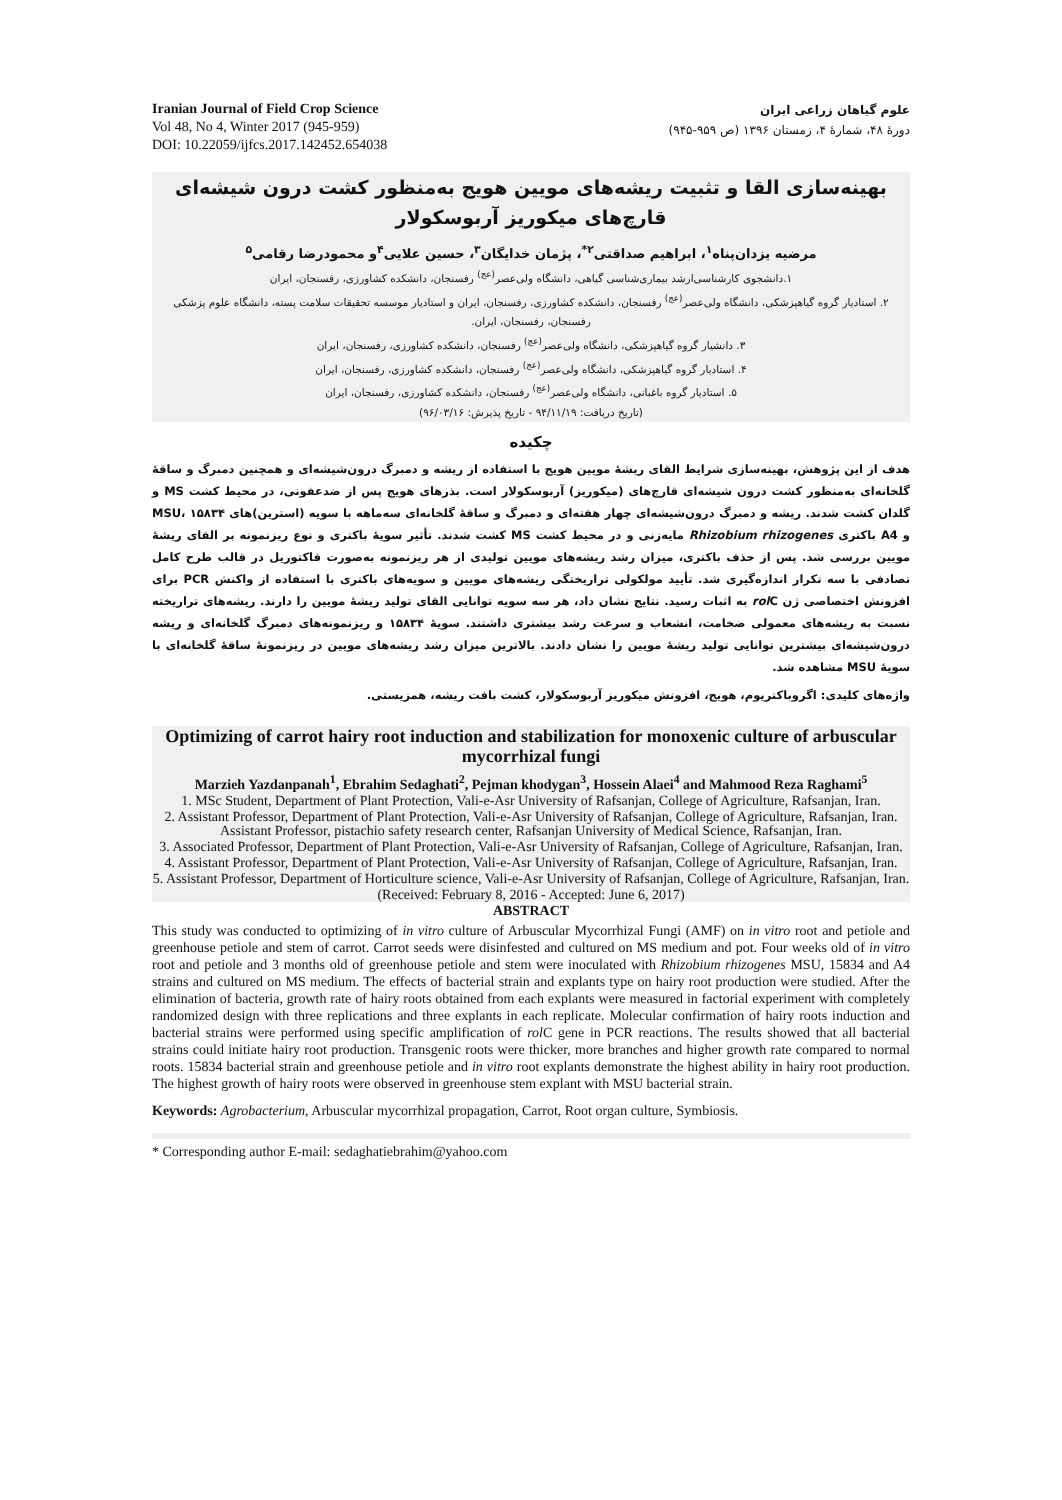Iranian Journal of Field Crop Science
Vol 48, No 4, Winter 2017 (945-959)
DOI: 10.22059/ijfcs.2017.142452.654038
علوم گیاهان زراعی ایران
دورهٔ ۴۸، شمارهٔ ۴، زمستان ۱۳۹۶ (ص ۹۵۹-۹۴۵)
بهینه‌سازی القا و تثبیت ریشه‌های مویین هویج به‌منظور کشت درون شیشه‌ای قارچ‌های میکوریز آربوسکولار
مرضیه یزدان‌پناه<sup>۱</sup>، ابراهیم صداقتی<sup>۲*</sup>، پژمان خدایگان<sup>۳</sup>، حسین علایی<sup>۴</sup>و محمودرضا رقامی<sup>۵</sup>
۱.دانشجوی کارشناسی‌ارشد بیماری‌شناسی گیاهی، دانشگاه ولی‌عصر<sup>(عج)</sup> رفسنجان، دانشکده کشاورزی، رفسنجان، ایران
۲. استادیار گروه گیاهپزشکی، دانشگاه ولی‌عصر<sup>(عج)</sup> رفسنجان، دانشکده کشاورزی، رفسنجان، ایران و استادیار موسسه تحقیقات سلامت پسته، دانشگاه علوم پزشکی رفسنجان، رفسنجان، ایران.
۳. دانشیار گروه گیاهپزشکی، دانشگاه ولی‌عصر<sup>(عج)</sup> رفسنجان، دانشکده کشاورزی، رفسنجان، ایران
۴. استادیار گروه گیاهپزشکی، دانشگاه ولی‌عصر<sup>(عج)</sup> رفسنجان، دانشکده کشاورزی، رفسنجان، ایران
۵. استادیار گروه باغبانی، دانشگاه ولی‌عصر<sup>(عج)</sup> رفسنجان، دانشکده کشاورزی، رفسنجان، ایران
(تاریخ دریافت: ۹۴/۱۱/۱۹ - تاریخ پذیرش: ۹۶/۰۳/۱۶)
چکیده
هدف از این پژوهش، بهینه‌سازی شرایط القای ریشهٔ مویین هویج با استفاده از ریشه و دمبرگ درون‌شیشه‌ای و همچنین دمبرگ و ساقهٔ گلخانه‌ای به‌منظور کشت درون شیشه‌ای قارچ‌های (میکوریز) آربوسکولار است. بذرهای هویج پس از ضدعفونی، در محیط کشت MS و گلدان کشت شدند. ریشه و دمبرگ درون‌شیشه‌ای چهار هفته‌ای و دمبرگ و ساقهٔ گلخانه‌ای سه‌ماهه با سویه (استرین)های MSU، ۱۵۸۳۴ و A4 باکتری Rhizobium rhizogenes مایه‌زنی و در محیط کشت MS کشت شدند. تأثیر سویهٔ باکتری و نوع ریزنمونه بر القای ریشهٔ مویین بررسی شد. پس از حذف باکتری، میزان رشد ریشه‌های مویین تولیدی از هر ریزنمونه به‌صورت فاکتوریل در قالب طرح کامل تصادفی با سه تکرار اندازه‌گیری شد. تأیید مولکولی تراریختگی ریشه‌های مویین و سویه‌های باکتری با استفاده از واکنش PCR برای افزونش اختصاصی ژن rol C به اثبات رسید. نتایج نشان داد، هر سه سویه توانایی القای تولید ریشهٔ مویین را دارند. ریشه‌های تراریخته نسبت به ریشه‌های معمولی ضخامت، انشعاب و سرعت رشد بیشتری داشتند. سویهٔ ۱۵۸۳۴ و ریزنمونه‌های دمبرگ گلخانه‌ای و ریشه درون‌شیشه‌ای بیشترین توانایی تولید ریشهٔ مویین را نشان دادند. بالاترین میزان رشد ریشه‌های مویین در ریزنمونهٔ ساقهٔ گلخانه‌ای با سویهٔ MSU مشاهده شد.
واژه‌های کلیدی: اگروباکتریوم، هویج، افزونش میکوریز آربوسکولار، کشت بافت ریشه، همزیستی.
Optimizing of carrot hairy root induction and stabilization for monoxenic culture of arbuscular mycorrhizal fungi
Marzieh Yazdanpanah<sup>1</sup>, Ebrahim Sedaghati<sup>2</sup>, Pejman khodygan<sup>3</sup>, Hossein Alaei<sup>4</sup> and Mahmood Reza Raghami<sup>5</sup>
1. MSc Student, Department of Plant Protection, Vali-e-Asr University of Rafsanjan, College of Agriculture, Rafsanjan, Iran.
2. Assistant Professor, Department of Plant Protection, Vali-e-Asr University of Rafsanjan, College of Agriculture, Rafsanjan, Iran. Assistant Professor, pistachio safety research center, Rafsanjan University of Medical Science, Rafsanjan, Iran.
3. Associated Professor, Department of Plant Protection, Vali-e-Asr University of Rafsanjan, College of Agriculture, Rafsanjan, Iran.
4. Assistant Professor, Department of Plant Protection, Vali-e-Asr University of Rafsanjan, College of Agriculture, Rafsanjan, Iran.
5. Assistant Professor, Department of Horticulture science, Vali-e-Asr University of Rafsanjan, College of Agriculture, Rafsanjan, Iran.
(Received: February 8, 2016 - Accepted: June 6, 2017)
ABSTRACT
This study was conducted to optimizing of in vitro culture of Arbuscular Mycorrhizal Fungi (AMF) on in vitro root and petiole and greenhouse petiole and stem of carrot. Carrot seeds were disinfested and cultured on MS medium and pot. Four weeks old of in vitro root and petiole and 3 months old of greenhouse petiole and stem were inoculated with Rhizobium rhizogenes MSU, 15834 and A4 strains and cultured on MS medium. The effects of bacterial strain and explants type on hairy root production were studied. After the elimination of bacteria, growth rate of hairy roots obtained from each explants were measured in factorial experiment with completely randomized design with three replications and three explants in each replicate. Molecular confirmation of hairy roots induction and bacterial strains were performed using specific amplification of rol C gene in PCR reactions. The results showed that all bacterial strains could initiate hairy root production. Transgenic roots were thicker, more branches and higher growth rate compared to normal roots. 15834 bacterial strain and greenhouse petiole and in vitro root explants demonstrate the highest ability in hairy root production. The highest growth of hairy roots were observed in greenhouse stem explant with MSU bacterial strain.
Keywords: Agrobacterium, Arbuscular mycorrhizal propagation, Carrot, Root organ culture, Symbiosis.
* Corresponding author E-mail: sedaghatiebrahim@yahoo.com